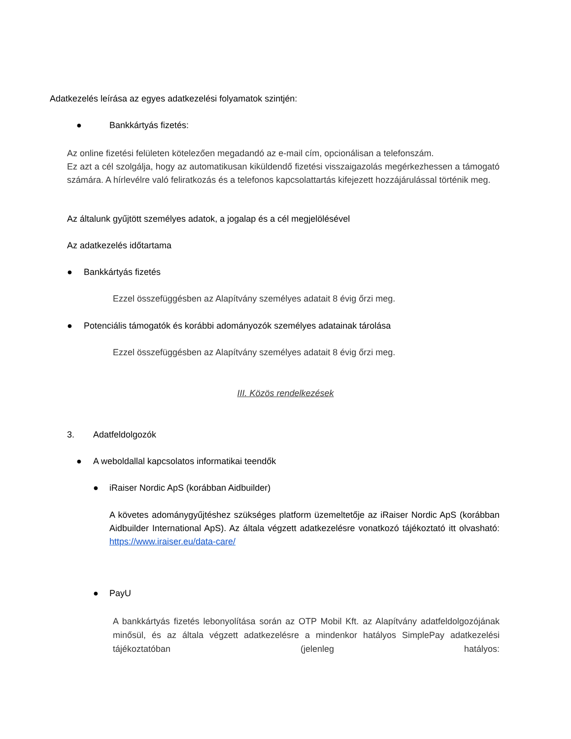Adatkezelés leírása az egyes adatkezelési folyamatok szintjén:
● Bankkártyás fizetés:
Az online fizetési felületen kötelezően megadandó az e-mail cím, opcionálisan a telefonszám.
Ez azt a cél szolgálja, hogy az automatikusan kiküldendő fizetési visszaigazolás megérkezhessen a támogató számára. A hírlevélre való feliratkozás és a telefonos kapcsolattartás kifejezett hozzájárulással történik meg.
Az általunk gyűjtött személyes adatok, a jogalap és a cél megjelölésével
Az adatkezelés időtartama
● Bankkártyás fizetés
Ezzel összefüggésben az Alapítvány személyes adatait 8 évig őrzi meg.
●
Potenciális támogatók és korábbi adományozók személyes adatainak tárolása
Ezzel összefüggésben az Alapítvány személyes adatait 8 évig őrzi meg.
III. Közös rendelkezések
3. Adatfeldolgozók
●
A weboldallal kapcsolatos informatikai teendők
●
iRaiser Nordic ApS (korábban Aidbuilder)
A követes adománygyűjtéshez szükséges platform üzemeltetője az iRaiser Nordic ApS (korábban Aidbuilder International ApS). Az általa végzett adatkezelésre vonatkozó tájékoztató itt olvasható: https://www.iraiser.eu/data-care/
● PayU
A bankkártyás fizetés lebonyolítása során az OTP Mobil Kft. az Alapítvány adatfeldolgozójának minősül, és az általa végzett adatkezelésre a mindenkor hatályos SimplePay adatkezelési tájékoztatóban (jelenleg hatályos: